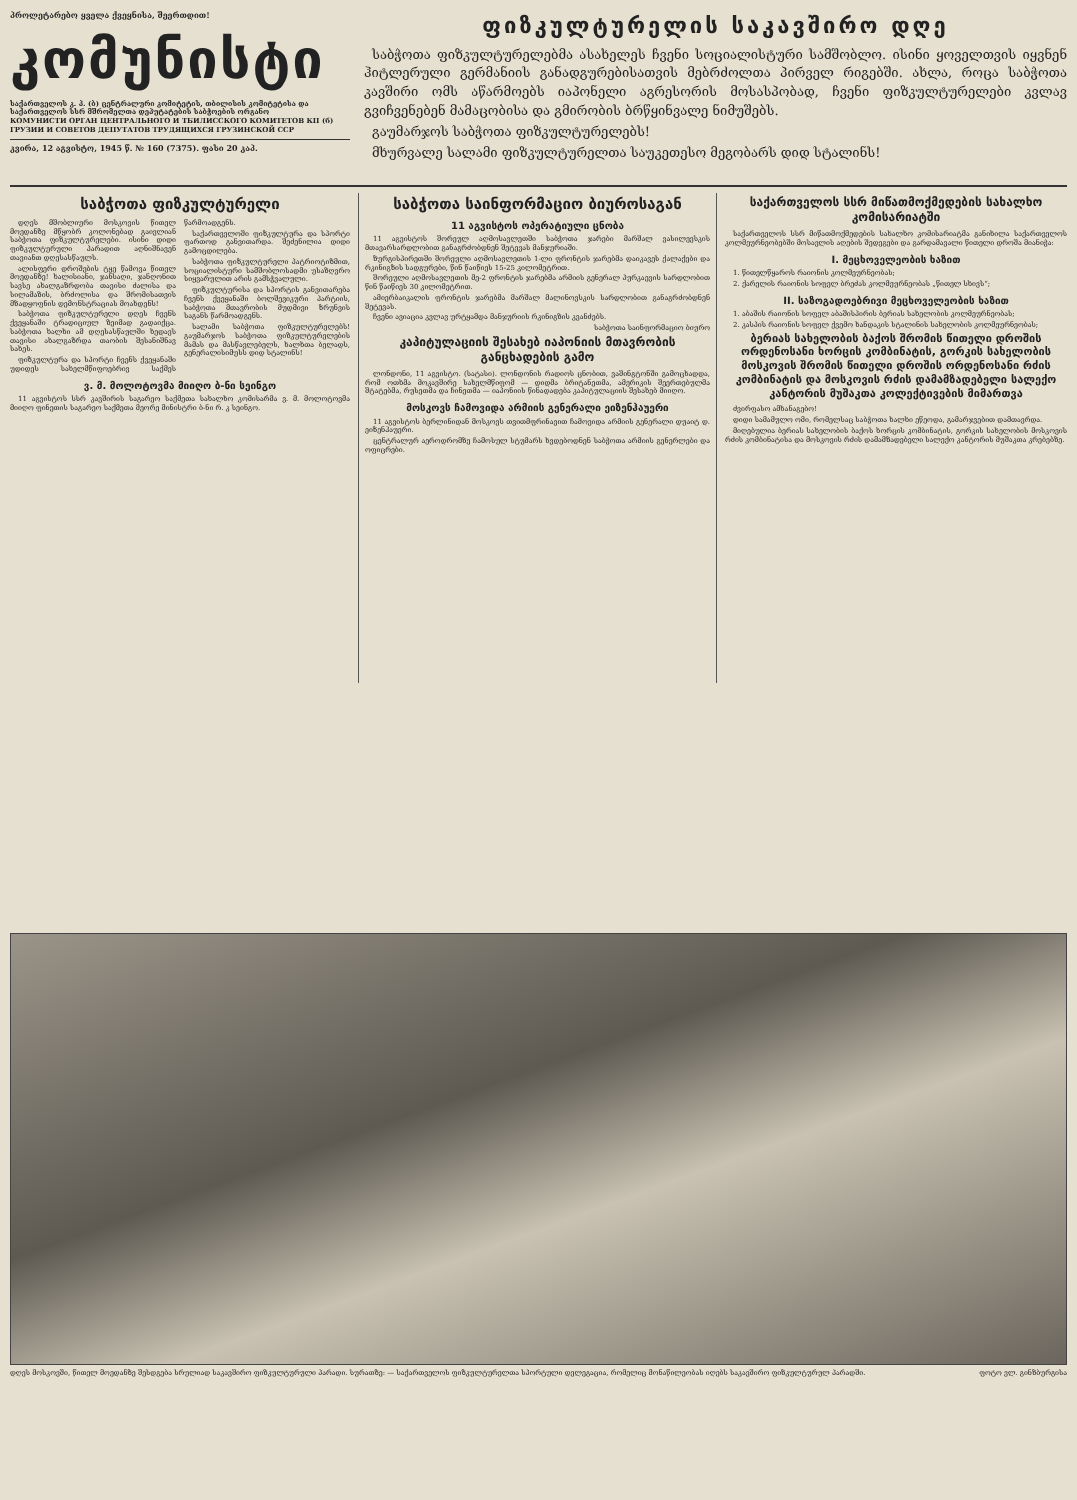პროლეტარებო ყველა ქვეყნისა, შეერთდით!
კომუნისტი
საქართველოს კ. პ. (ბ) ცენტრალური კომიტეტის, თბილისის კომიტეტისა და საქართველოს სსრ მშრომელთა დეპუტატების საბჭოების ორგანო
КОМУНИСТИ ОРГАН ЦЕНТРАЛЬНОГО И ТБИЛИССКОГО КОМИТЕТОВ КП (б) ГРУЗИИ И СОВЕТОВ ДЕПУТАТОВ ТРУДЯЩИХСЯ ГРУЗИНСКОЙ ССР
კვირა, 12 აგვისტო, 1945 წ. № 160 (7375). ფასი 20 კაპ.
ფიზკულტურელის საკავშირო დღე
საბჭოთა ფიზკულტურელებმა ასახელეს ჩვენი სოციალისტური სამშობლო. ისინი ყოველთვის იყვნენ ჰიტლერული გერმანიის განადგურებისათვის მებრძოლთა პირველ რიგებში. ახლა, როცა საბჭოთა კავშირი ომს აწარმოებს იაპონელი აგრესორის მოსასპობად, ჩვენი ფიზკულტურელები კვლავ გვიჩვენებენ მამაცობისა და გმირობის ბრწყინვალე ნიმუშებს.
გაუმარჯოს საბჭოთა ფიზკულტურელებს!
მხურვალე სალამი ფიზკულტურელთა საუკეთესო მეგობარს დიდ სტალინს!
საბჭოთა ფიზკულტურელი
დღეს მშობლიური მოსკოვის წითელ მოედანზე მწყობრ კოლონებად გაივლიან საბჭოთა ფიზკულტურელები. ისინი დიდი ფიზკულტურული პარადით აღნიშნავენ თავიანთ დღესასწაულს.
ალისფერი დროშების ტყე წამოვა წითელ მოედანზე! ხალისიანი, ჯანსაღი, ჯანღონით სავსე ახალგაზრდობა თავისი ძალისა და სილამაზის, ბრძოლისა და შრომისათვის მზადყოფნის დემონსტრაციას მოახდენს!
საბჭოთა ფიზკულტურელი დღეს ჩვენს ქვეყანაში ტრადიციულ ზეიმად გადაიქცა. საბჭოთა ხალხი ამ დღესასწაულში ხედავს თავისი ახალგაზრდა თაობის შესანიშნავ სახეს.
ფიზკულტურა და სპორტი ჩვენს ქვეყანაში უდიდეს სახელმწიფოებრივ საქმეს წარმოადგენს.
საქართველოში ფიზკულტურა და სპორტი ფართოდ განვითარდა. შეძენილია დიდი გამოცდილება.
საბჭოთა ფიზკულტურელი პატრიოტიზმით, სოციალისტური სამშობლოსადმი უსაზღვრო სიყვარულით არის გამსჭვალული.
ფიზკულტურისა და სპორტის განვითარება ჩვენს ქვეყანაში ბოლშევიკური პარტიის, საბჭოთა მთავრობის მუდმივი ზრუნვის საგანს წარმოადგენს.
სალამი საბჭოთა ფიზკულტურელებს! გაუმარჯოს საბჭოთა ფიზკულტურელების მამას და მასწავლებელს, ხალხთა ბელადს, გენერალისიმუსს დიდ სტალინს!
ვ. მ. მოლოტოვმა მიიღო ბ-ნი სეინგო
11 აგვისტოს სსრ კავშირის საგარეო საქმეთა სახალხო კომისარმა ვ. მ. მოლოტოვმა მიიღო ფინეთის საგარეო საქმეთა მეორე მინისტრი ბ-ნი რ. კ სეინგო.
საბჭოთა საინფორმაციო ბიუროსაგან
11 აგვისტოს ოპერატიული ცნობა
11 აგვისტოს შორეულ აღმოსავლეთში საბჭოთა ჯარები მარშალ ვასილევსკის მთავარსარდლობით განაგრძობდნენ შეტევას მანჯურიაში.
ზურგისპირეთში შორეული აღმოსავლეთის 1-ლი ფრონტის ჯარებმა დაიკავეს ქალაქები და რკინიგზის სადგურები, წინ წაიწიეს 15-25 კილომეტრით.
შორეული აღმოსავლეთის მე-2 ფრონტის ჯარებმა არმიის გენერალ პურკაევის სარდლობით წინ წაიწიეს 30 კილომეტრით.
ამიერბაიკალის ფრონტის ჯარებმა მარშალ მალინოვსკის სარდლობით განაგრძობდნენ შეტევას.
ჩვენი ავიაცია კვლავ ურტყამდა მანჯურიის რკინიგზის კვანძებს.
საბჭოთა საინფორმაციო ბიურო
კაპიტულაციის შესახებ იაპონიის მთავრობის განცხადების გამო
ლონდონი, 11 აგვისტო. (სატასი). ლონდონის რადიოს ცნობით, ვაშინგტონში გამოცხადდა, რომ ოთხმა მოკავშირე სახელმწიფომ — დიდმა ბრიტანეთმა, ამერიკის შეერთებულმა შტატებმა, რუსეთმა და ჩინეთმა — იაპონიის წინადადება კაპიტულაციის შესახებ მიიღო.
მოსკოვს ჩამოვიდა არმიის გენერალი ეიზენჰაუერი
11 აგვისტოს ბერლინიდან მოსკოვს თვითმფრინავით ჩამოვიდა არმიის გენერალი დუაიტ დ. ეიზენჰაუერი.
ცენტრალურ აეროდრომზე ჩამოსულ სტუმარს ხვდებოდნენ საბჭოთა არმიის გენერლები და ოფიცრები.
საქართველოს სსრ მიწათმოქმედების სახალხო კომისარიატში
საქართველოს სსრ მიწათმოქმედების სახალხო კომისარიატმა განიხილა საქართველოს კოლმეურნეობებში მოსავლის აღების შედეგები და გარდამავალი წითელი დროშა მიანიჭა:
I. მეცხოველეობის ხაზით
1. წითელწყაროს რაიონის კოლმეურნეობას;
2. ქარელის რაიონის სოფელ ბრეძას კოლმეურნეობას „წითელ სხივს“;
II. საზოგადოებრივი მეცხოველეობის ხაზით
1. აბაშის რაიონის სოფელ აბაშისპირის ბერიას სახელობის კოლმეურნეობას;
2. კასპის რაიონის სოფელ ქვემო ხანდაკის სტალინის სახელობის კოლმეურნეობას;
ბერიას სახელობის ბაქოს შრომის წითელი დროშის ორდენოსანი ხორცის კომბინატის, გორკის სახელობის მოსკოვის შრომის წითელი დროშის ორდენოსანი რძის კომბინატის და მოსკოვის რძის დამამზადებელი სალექო კანტორის მუშაკთა კოლექტივების მიმართვა
ძვირფასო ამხანაგებო!
დიდი სამამულო ომი, რომელსაც საბჭოთა ხალხი ეწეოდა, გამარჯვებით დამთავრდა.
მიღებულია ბერიას სახელობის ბაქოს ხორცის კომბინატის, გორკის სახელობის მოსკოვის რძის კომბინატისა და მოსკოვის რძის დამამზადებელი სალექო კანტორის მუშაკთა კრებებზე.
დღეს მოსკოვში, წითელ მოედანზე შესდგება სრულიად საკავშირო ფიზკულტურული პარადი. სურათზე: — საქართველოს ფიზკულტურელთა სპორტული დელეგაცია, რომელიც მონაწილეობას იღებს საკავშირო ფიზკულტურულ პარადში. ფოტო ვლ. გინზბურგისა